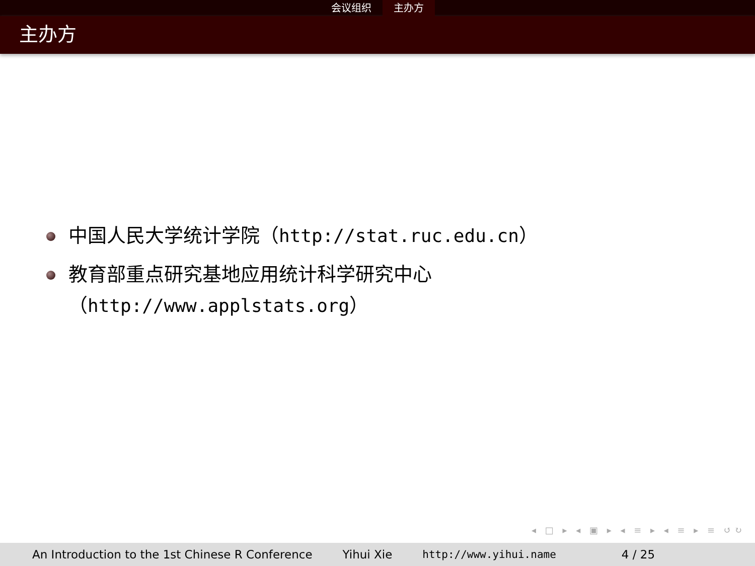会议组织 主办方
主办方
中国人民大学统计学院（http://stat.ruc.edu.cn）
教育部重点研究基地应用统计科学研究中心
（http://www.applstats.org）
◂ □ ▸ ◂ ▣ ▸ ◂ ≡ ▸ ◂ ≡ ▸ ≡ ↺↻
An Introduction to the 1st Chinese R Conference
Yihui Xie http://www.yihui.name 4 / 25